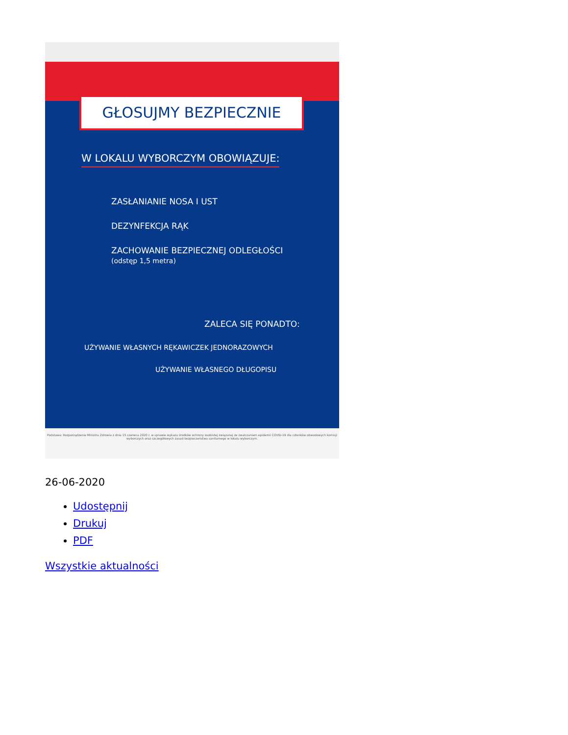GŁOSUJMY BEZPIECZNIE
W LOKALU WYBORCZYM OBOWIĄZUJE:
ZASŁANIANIE NOSA I UST
DEZYNFEKCJA RĄK
ZACHOWANIE BEZPIECZNEJ ODLEGŁOŚCI
(odstęp 1,5 metra)
ZALECA SIĘ PONADTO:
UŻYWANIE WŁASNYCH RĘKAWICZEK JEDNORAZOWYCH
UŻYWANIE WŁASNEGO DŁUGOPISU
Podstawa: Rozporządzenie Ministra Zdrowia z dnia 15 czerwca 2020 r. w sprawie wykazu środków ochrony osobistej związanej ze zwalczaniem epidemii COVID-19 dla członków obwodowych komisji wyborczych oraz szczegółowych zasad bezpieczeństwa sanitarnego w lokalu wyborczym.
26-06-2020
Udostępnij
Drukuj
PDF
Wszystkie aktualności